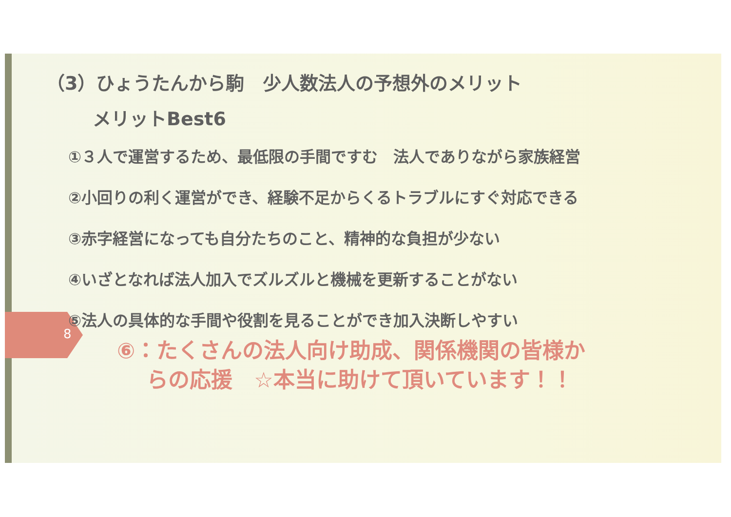（3）ひょうたんから駒　少人数法人の予想外のメリット
メリットBest6
①３人で運営するため、最低限の手間ですむ　法人でありながら家族経営
②小回りの利く運営ができ、経験不足からくるトラブルにすぐ対応できる
③赤字経営になっても自分たちのこと、精神的な負担が少ない
④いざとなれば法人加入でズルズルと機械を更新することがない
⑤法人の具体的な手間や役割を見ることができ加入決断しやすい
8
⑥：たくさんの法人向け助成、関係機関の皆様か
らの応援　☆本当に助けて頂いています！！